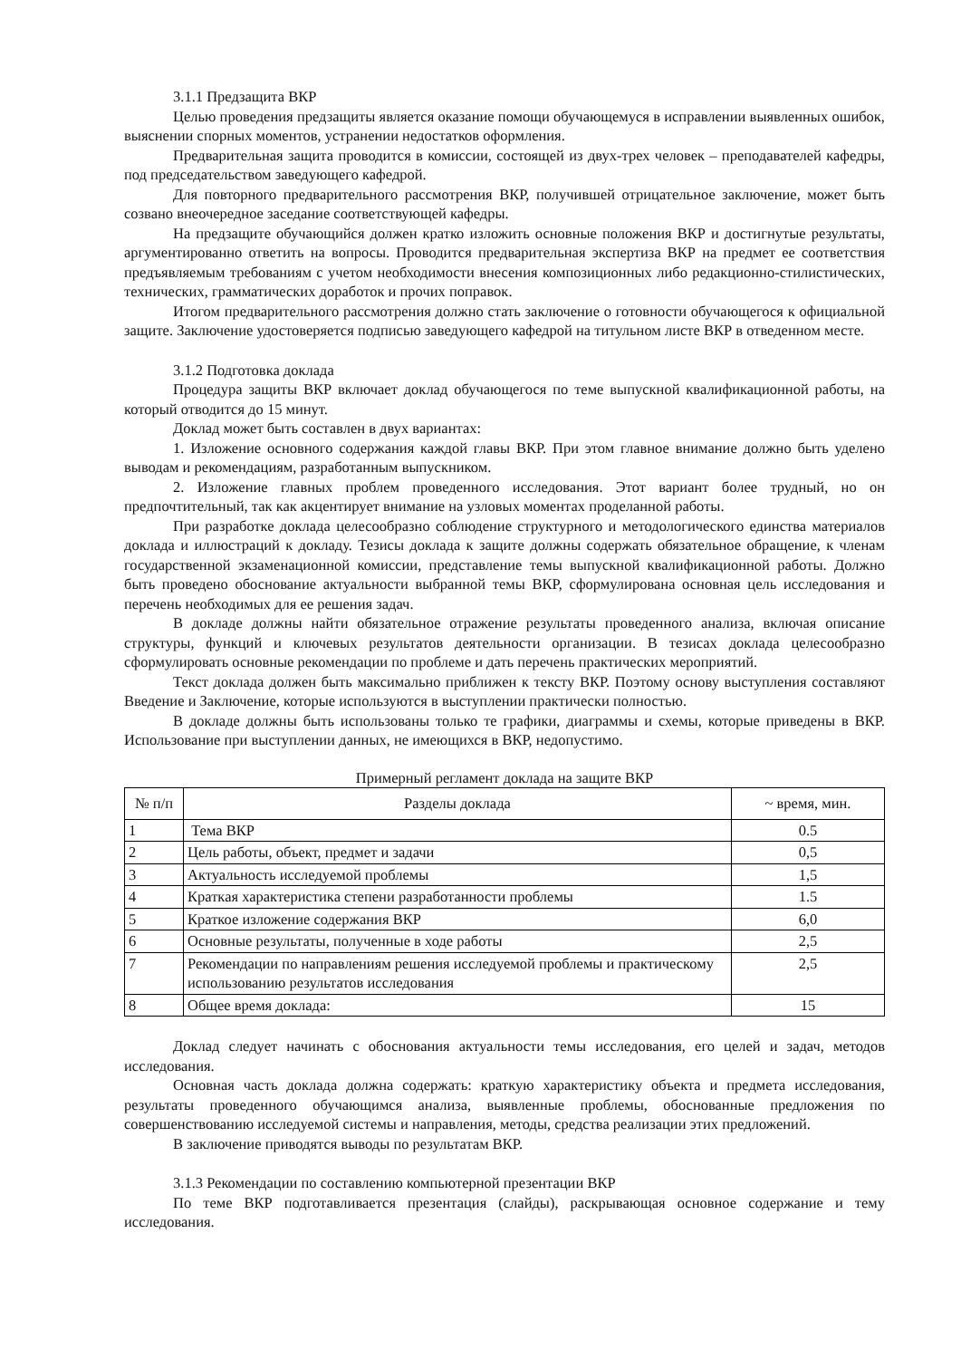3.1.1 Предзащита ВКР
Целью проведения предзащиты является оказание помощи обучающемуся в исправлении выявленных ошибок, выяснении спорных моментов, устранении недостатков оформления.
Предварительная защита проводится в комиссии, состоящей из двух-трех человек – преподавателей кафедры, под председательством заведующего кафедрой.
Для повторного предварительного рассмотрения ВКР, получившей отрицательное заключение, может быть созвано внеочередное заседание соответствующей кафедры.
На предзащите обучающийся должен кратко изложить основные положения ВКР и достигнутые результаты, аргументированно ответить на вопросы. Проводится предварительная экспертиза ВКР на предмет ее соответствия предъявляемым требованиям с учетом необходимости внесения композиционных либо редакционно-стилистических, технических, грамматических доработок и прочих поправок.
Итогом предварительного рассмотрения должно стать заключение о готовности обучающегося к официальной защите. Заключение удостоверяется подписью заведующего кафедрой на титульном листе ВКР в отведенном месте.
3.1.2 Подготовка доклада
Процедура защиты ВКР включает доклад обучающегося по теме выпускной квалификационной работы, на который отводится до 15 минут.
Доклад может быть составлен в двух вариантах:
1. Изложение основного содержания каждой главы ВКР. При этом главное внимание должно быть уделено выводам и рекомендациям, разработанным выпускником.
2. Изложение главных проблем проведенного исследования. Этот вариант более трудный, но он предпочтительный, так как акцентирует внимание на узловых моментах проделанной работы.
При разработке доклада целесообразно соблюдение структурного и методологического единства материалов доклада и иллюстраций к докладу. Тезисы доклада к защите должны содержать обязательное обращение, к членам государственной экзаменационной комиссии, представление темы выпускной квалификационной работы. Должно быть проведено обоснование актуальности выбранной темы ВКР, сформулирована основная цель исследования и перечень необходимых для ее решения задач.
В докладе должны найти обязательное отражение результаты проведенного анализа, включая описание структуры, функций и ключевых результатов деятельности организации. В тезисах доклада целесообразно сформулировать основные рекомендации по проблеме и дать перечень практических мероприятий.
Текст доклада должен быть максимально приближен к тексту ВКР. Поэтому основу выступления составляют Введение и Заключение, которые используются в выступлении практически полностью.
В докладе должны быть использованы только те графики, диаграммы и схемы, которые приведены в ВКР. Использование при выступлении данных, не имеющихся в ВКР, недопустимо.
Примерный регламент доклада на защите ВКР
| № п/п | Разделы доклада | ~ время, мин. |
| --- | --- | --- |
| 1 | Тема ВКР | 0.5 |
| 2 | Цель работы, объект, предмет и задачи | 0,5 |
| 3 | Актуальность исследуемой проблемы | 1,5 |
| 4 | Краткая характеристика степени разработанности проблемы | 1.5 |
| 5 | Краткое изложение содержания ВКР | 6,0 |
| 6 | Основные результаты, полученные в ходе работы | 2,5 |
| 7 | Рекомендации по направлениям решения исследуемой проблемы и практическому использованию результатов исследования | 2,5 |
| 8 | Общее время доклада: | 15 |
Доклад следует начинать с обоснования актуальности темы исследования, его целей и задач, методов исследования.
Основная часть доклада должна содержать: краткую характеристику объекта и предмета исследования, результаты проведенного обучающимся анализа, выявленные проблемы, обоснованные предложения по совершенствованию исследуемой системы и направления, методы, средства реализации этих предложений.
В заключение приводятся выводы по результатам ВКР.
3.1.3 Рекомендации по составлению компьютерной презентации ВКР
По теме ВКР подготавливается презентация (слайды), раскрывающая основное содержание и тему исследования.